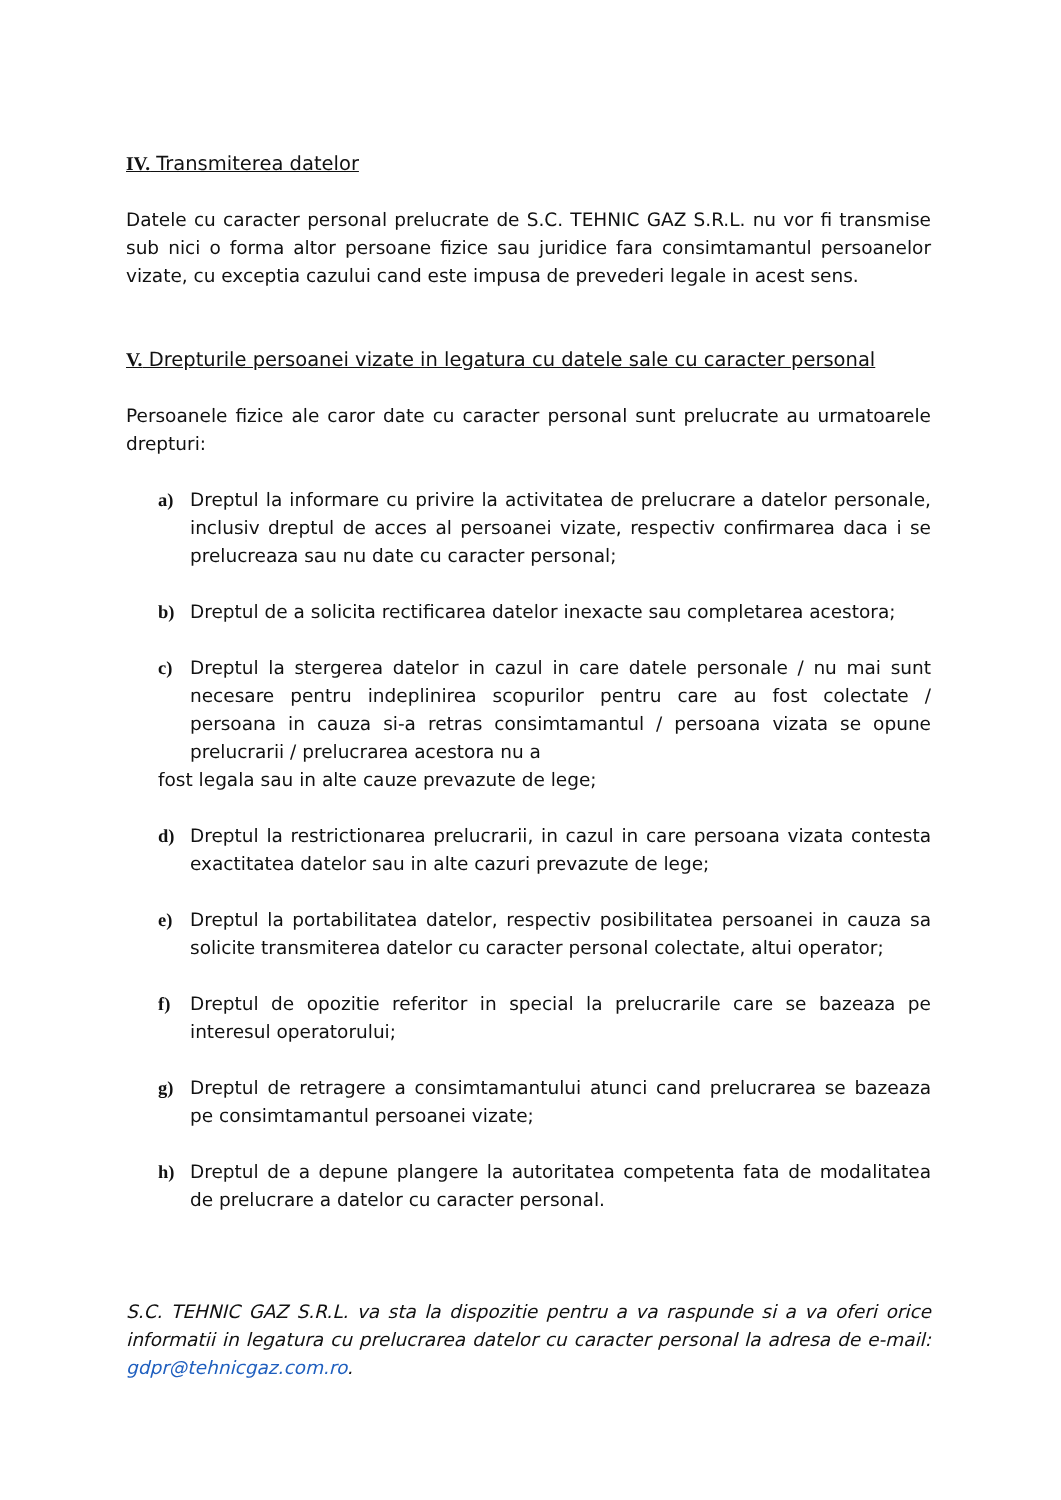IV. Transmiterea datelor
Datele cu caracter personal prelucrate de S.C. TEHNIC GAZ S.R.L. nu vor fi transmise sub nici o forma altor persoane fizice sau juridice fara consimtamantul persoanelor vizate, cu exceptia cazului cand este impusa de prevederi legale in acest sens.
V. Drepturile persoanei vizate in legatura cu datele sale cu caracter personal
Persoanele fizice ale caror date cu caracter personal sunt prelucrate au urmatoarele drepturi:
a) Dreptul la informare cu privire la activitatea de prelucrare a datelor personale, inclusiv dreptul de acces al persoanei vizate, respectiv confirmarea daca i se prelucreaza sau nu date cu caracter personal;
b) Dreptul de a solicita rectificarea datelor inexacte sau completarea acestora;
c) Dreptul la stergerea datelor in cazul in care datele personale / nu mai sunt necesare pentru indeplinirea scopurilor pentru care au fost colectate / persoana in cauza si-a retras consimtamantul / persoana vizata se opune prelucrarii / prelucrarea acestora nu a
fost legala sau in alte cauze prevazute de lege;
d) Dreptul la restrictionarea prelucrarii, in cazul in care persoana vizata contesta exactitatea datelor sau in alte cazuri prevazute de lege;
e) Dreptul la portabilitatea datelor, respectiv posibilitatea persoanei in cauza sa solicite transmiterea datelor cu caracter personal colectate, altui operator;
f) Dreptul de opozitie referitor in special la prelucrarile care se bazeaza pe interesul operatorului;
g) Dreptul de retragere a consimtamantului atunci cand prelucrarea se bazeaza pe consimtamantul persoanei vizate;
h) Dreptul de a depune plangere la autoritatea competenta fata de modalitatea de prelucrare a datelor cu caracter personal.
S.C. TEHNIC GAZ S.R.L. va sta la dispozitie pentru a va raspunde si a va oferi orice informatii in legatura cu prelucrarea datelor cu caracter personal la adresa de e-mail: gdpr@tehnicgaz.com.ro.